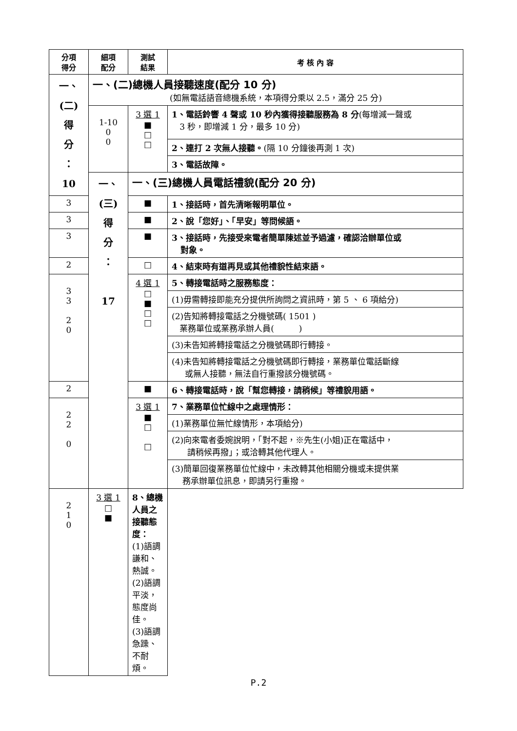| 分項 得分 | 細項 配分 | 測試 結果 | 考 核 內 容 |
| --- | --- | --- | --- |
| 一、 (二) 得 分 ： 10 | 一、(二)總機人員接聽速度(配分 10 分) (如無電話語音總機系統，本項得分乘以 2.5，滿分 25 分) | | |
| | 1-10 0 0 | 3 選 1 ■ □ □ | 1、電話鈴響 4 聲或 10 秒內獲得接聽服務為 8 分 (每增減一聲或 3 秒，即增減 1 分，最多 10 分) |
| | | | 2、連打 2 次無人接聽。 (隔 10 分鐘後再測 1 次) |
| | | | 3、電話故障。 |
| | 一、 (三) 得 分 ： 17 | 一、(三)總機人員電話禮貌(配分 20 分) | |
| 3 | | ■ | 1、接話時，首先清晰報明單位。 |
| 3 | | ■ | 2、說「您好」、「早安」等問候語。 |
| 3 | | ■ | 3、接話時，先接受來電者簡單陳述並予過濾，確認洽辦單位或 對象。 |
| 2 | | □ | 4、結束時有道再見或其他禮貌性結束語。 |
| 3 3 2 0 | | 4 選 1 □ ■ □ □ | 5、轉接電話時之服務態度： |
| | | | (1)毋需轉接即能充分提供所詢問之資訊時，第 5 、 6 項給分) |
| | | | (2)告知將轉接電話之分機號碼( 1501 ) 業務單位或業務承辦人員( ) |
| | | | (3)未告知將轉接電話之分機號碼即行轉接。 |
| | | | (4)未告知將轉接電話之分機號碼即行轉接，業務單位電話斷線 或無人接聽，無法自行重撥該分機號碼。 |
| 2 | | ■ | 6、轉接電話時，說「幫您轉接，請稍候」等禮貌用語。 |
| 2 2 0 | | 3 選 1 ■ □ □ | 7、業務單位忙線中之處理情形： |
| | | | (1)業務單位無忙線情形，本項給分) |
| | | | (2)向來電者委婉說明，「對不起，※先生(小姐)正在電話中， 請稍候再撥」；或洽轉其他代理人。 |
| | | | (3)簡單回復業務單位忙線中，未改轉其他相關分機或未提供業 務承辦單位訊息，即請另行重撥。 |
| 2 1 0 | 3 選 1 □ ■ | 8、總機人員之接聽態度： (1)語調謙和、熱誠。 (2)語調平淡，態度尚佳。 (3)語調急躁、不耐煩。 | |
P.2